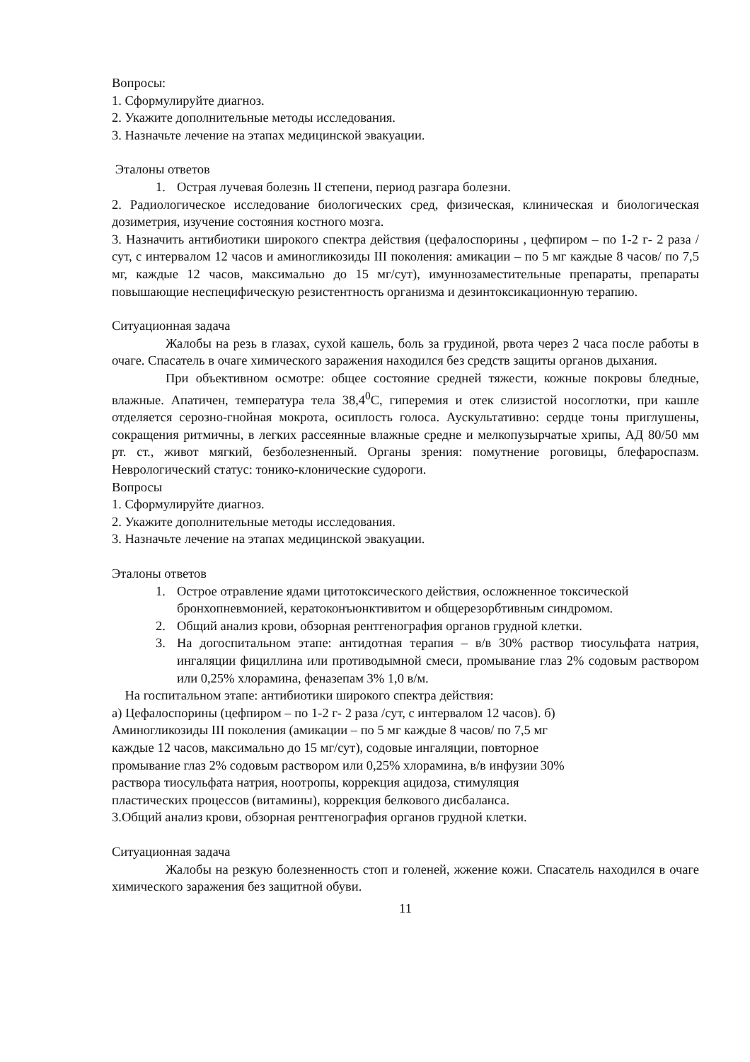Вопросы:
1. Сформулируйте диагноз.
2. Укажите дополнительные методы исследования.
3. Назначьте лечение на этапах медицинской эвакуации.
Эталоны ответов
1. Острая лучевая болезнь II степени, период разгара болезни.
2. Радиологическое исследование биологических сред, физическая, клиническая и биологическая дозиметрия, изучение состояния костного мозга.
3. Назначить антибиотики широкого спектра действия (цефалоспорины , цефпиром – по 1-2 г- 2 раза /сут, с интервалом 12 часов и аминогликозиды III поколения: амикации – по 5 мг каждые 8 часов/ по 7,5 мг, каждые 12 часов, максимально до 15 мг/сут), имуннозаместительные препараты, препараты повышающие неспецифическую резистентность организма и дезинтоксикационную терапию.
Ситуационная задача
Жалобы на резь в глазах, сухой кашель, боль за грудиной, рвота через 2 часа после работы в очаге. Спасатель в очаге химического заражения находился без средств защиты органов дыхания.
При объективном осмотре: общее состояние средней тяжести, кожные покровы бледные, влажные. Апатичен, температура тела 38,4<sup>0</sup>С, гиперемия и отек слизистой носоглотки, при кашле отделяется серозно-гнойная мокрота, осиплость голоса. Аускультативно: сердце тоны приглушены, сокращения ритмичны, в легких рассеянные влажные средне и мелкопузырчатые хрипы, АД 80/50 мм рт. ст., живот мягкий, безболезненный. Органы зрения: помутнение роговицы, блефароспазм. Неврологический статус: тонико-клонические судороги.
Вопросы
1. Сформулируйте диагноз.
2. Укажите дополнительные методы исследования.
3. Назначьте лечение на этапах медицинской эвакуации.
Эталоны ответов
1. Острое отравление ядами цитотоксического действия, осложненное токсической бронхопневмонией, кератоконъюнктивитом и общерезорбтивным синдромом.
2. Общий анализ крови, обзорная рентгенография органов грудной клетки.
3. На догоспитальном этапе: антидотная терапия – в/в 30% раствор тиосульфата натрия, ингаляции фициллина или противодымной смеси, промывание глаз 2% содовым раствором или 0,25% хлорамина, феназепам 3% 1,0 в/м.
На госпитальном этапе: антибиотики широкого спектра действия:
а) Цефалоспорины (цефпиром – по 1-2 г- 2 раза /сут, с интервалом 12 часов). б) Аминогликозиды III поколения (амикации – по 5 мг каждые 8 часов/ по 7,5 мг каждые 12 часов, максимально до 15 мг/сут), содовые ингаляции, повторное промывание глаз 2% содовым раствором или 0,25% хлорамина, в/в инфузии 30% раствора тиосульфата натрия, ноотропы, коррекция ацидоза, стимуляция пластических процессов (витамины), коррекция белкового дисбаланса.
3.Общий анализ крови, обзорная рентгенография органов грудной клетки.
Ситуационная задача
Жалобы на резкую болезненность стоп и голеней, жжение кожи. Спасатель находился в очаге химического заражения без защитной обуви.
11